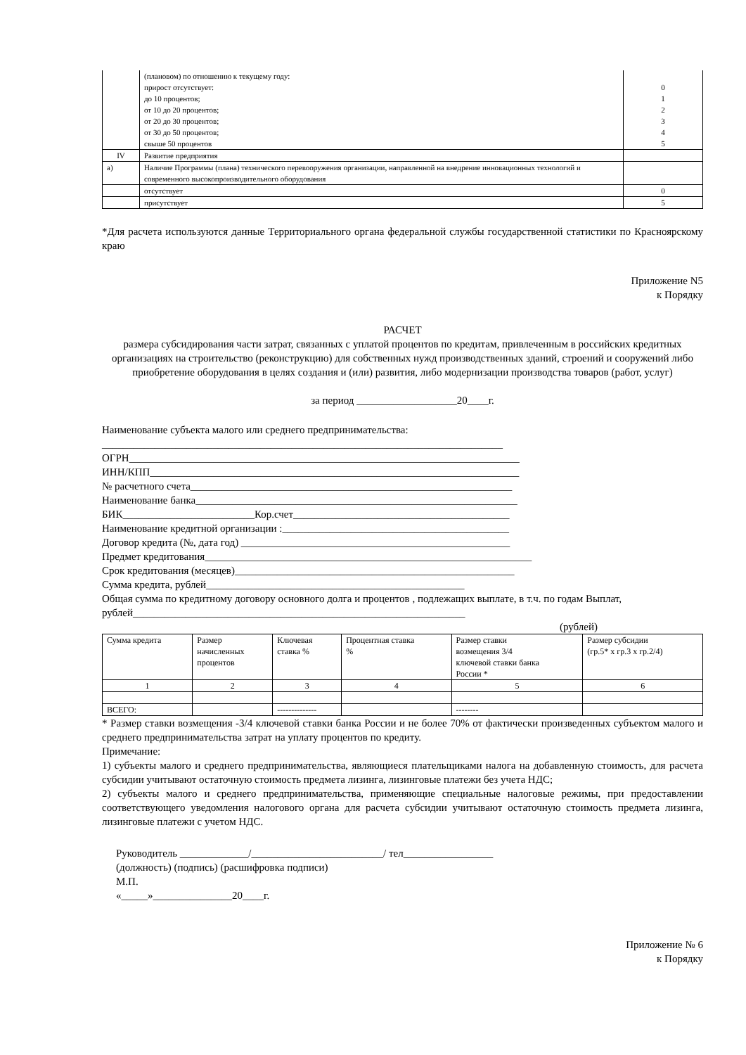| | (плановом) по отношению к текущему году: прирост отсутствует: до 10 процентов; от 10 до 20 процентов; от 20 до 30 процентов; от 30 до 50 процентов; свыше 50 процентов | 0 1 2 3 4 5 |
| IV | Развитие предприятия | |
| а) | Наличие Программы (плана) технического перевооружения организации, направленной на внедрение инновационных технологий и современного высокопроизводительного оборудования | |
| | отсутствует | 0 |
| | присутствует | 5 |
*Для расчета используются данные Территориального органа федеральной службы государственной статистики по Красноярскому краю
Приложение N5
к Порядку
РАСЧЕТ
размера субсидирования части затрат, связанных с уплатой процентов по кредитам, привлеченным в российских кредитных организациях на строительство (реконструкцию) для собственных нужд производственных зданий, строений и сооружений либо приобретение оборудования в целях создания и (или) развития, либо модернизации производства товаров (работ, услуг)
за период ___________________20____г.
Наименование субъекта малого или среднего предпринимательства:
____________________________________________________________________________
ОГРН__________________________________________________________________________
ИНН/КПП______________________________________________________________________
№ расчетного счета_____________________________________________________________
Наименование банка_____________________________________________________________
БИК_________________________Кор.счет_________________________________________
Наименование кредитной организации :___________________________________________
Договор кредита (№, дата год) ___________________________________________________
Предмет кредитования______________________________________________________________
Срок кредитования (месяцев)_____________________________________________________
Сумма кредита, рублей_________________________________________________
Общая сумма по кредитному договору основного долга и процентов , подлежащих выплате, в т.ч. по годам Выплат, рублей_______________________________________________________________
(рублей)
| Сумма кредита | Размер начисленных процентов | Ключевая ставка % | Процентная ставка % | Размер ставки возмещения 3/4 ключевой ставки банка России * | Размер субсидии (гр.5* х гр.3 х гр.2/4) |
| 1 | 2 | 3 | 4 | 5 | 6 |
| ВСЕГО: | | -------------- | | -------- | |
* Размер ставки возмещения -3/4 ключевой ставки банка России и не более 70% от фактически произведенных субъектом малого и среднего предпринимательства затрат на уплату процентов по кредиту.
Примечание:
1) субъекты малого и среднего предпринимательства, являющиеся плательщиками налога на добавленную стоимость, для расчета субсидии учитывают остаточную стоимость предмета лизинга, лизинговые платежи без учета НДС;
2) субъекты малого и среднего предпринимательства, применяющие специальные налоговые режимы, при предоставлении соответствующего уведомления налогового органа для расчета субсидии учитывают остаточную стоимость предмета лизинга, лизинговые платежи с учетом НДС.
Руководитель _____________/_________________________/ тел_________________
(должность) (подпись) (расшифровка подписи)
М.П.
«_____»_______________20____г.
Приложение № 6
к Порядку